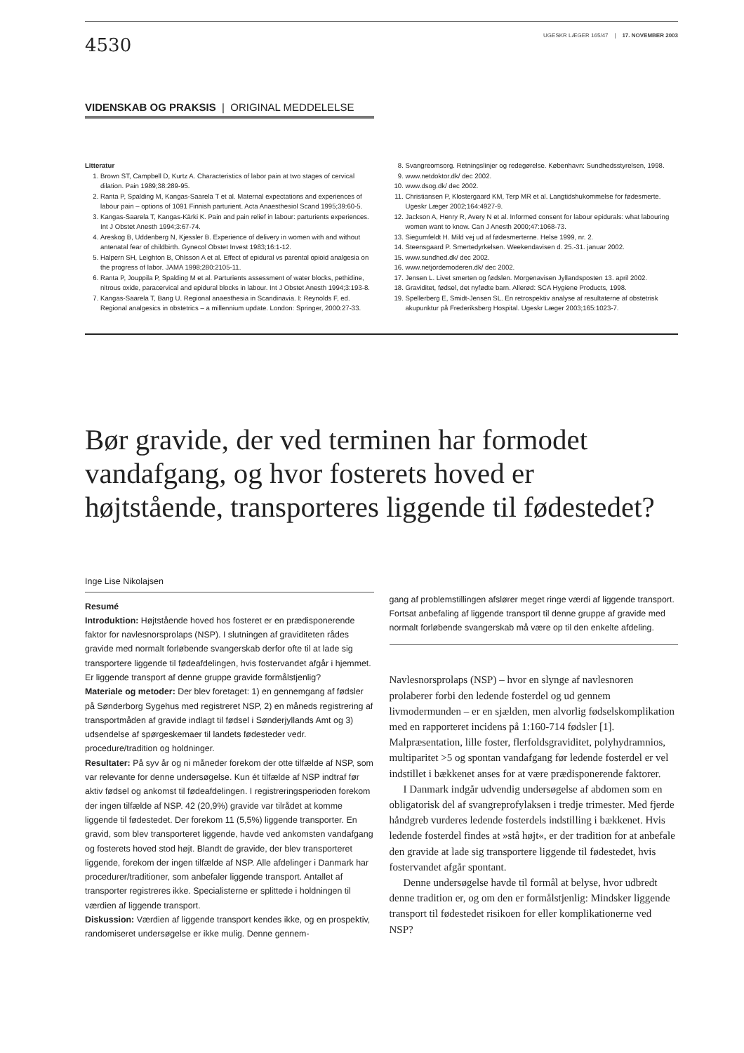4530
UGESKR LÆGER 165/47 | 17. NOVEMBER 2003
VIDENSKAB OG PRAKSIS | ORIGINAL MEDDELELSE
Litteratur
1. Brown ST, Campbell D, Kurtz A. Characteristics of labor pain at two stages of cervical dilation. Pain 1989;38:289-95.
2. Ranta P, Spalding M, Kangas-Saarela T et al. Maternal expectations and experiences of labour pain – options of 1091 Finnish parturient. Acta Anaesthesiol Scand 1995;39:60-5.
3. Kangas-Saarela T, Kangas-Kärki K. Pain and pain relief in labour: parturients experiences. Int J Obstet Anesth 1994;3:67-74.
4. Areskog B, Uddenberg N, Kjessler B. Experience of delivery in women with and without antenatal fear of childbirth. Gynecol Obstet Invest 1983;16:1-12.
5. Halpern SH, Leighton B, Ohlsson A et al. Effect of epidural vs parental opioid analgesia on the progress of labor. JAMA 1998;280:2105-11.
6. Ranta P, Jouppila P, Spalding M et al. Parturients assessment of water blocks, pethidine, nitrous oxide, paracervical and epidural blocks in labour. Int J Obstet Anesth 1994;3:193-8.
7. Kangas-Saarela T, Bang U. Regional anaesthesia in Scandinavia. I: Reynolds F, ed. Regional analgesics in obstetrics – a millennium update. London: Springer, 2000:27-33.
8. Svangreomsorg. Retningslinjer og redegørelse. København: Sundhedsstyrelsen, 1998.
9. www.netdoktor.dk/ dec 2002.
10. www.dsog.dk/ dec 2002.
11. Christiansen P, Klostergaard KM, Terp MR et al. Langtidshukommelse for fødesmerte. Ugeskr Læger 2002;164:4927-9.
12. Jackson A, Henry R, Avery N et al. Informed consent for labour epidurals: what labouring women want to know. Can J Anesth 2000;47:1068-73.
13. Siegumfeldt H. Mild vej ud af fødesmerterne. Helse 1999, nr. 2.
14. Steensgaard P. Smertedyrkelsen. Weekendavisen d. 25.-31. januar 2002.
15. www.sundhed.dk/ dec 2002.
16. www.netjordemoderen.dk/ dec 2002.
17. Jensen L. Livet smerten og fødslen. Morgenavisen Jyllandsposten 13. april 2002.
18. Graviditet, fødsel, det nyfødte barn. Allerød: SCA Hygiene Products, 1998.
19. Spellerberg E, Smidt-Jensen SL. En retrospektiv analyse af resultaterne af obstetrisk akupunktur på Frederiksberg Hospital. Ugeskr Læger 2003;165:1023-7.
Bør gravide, der ved terminen har formodet vandafgang, og hvor fosterets hoved er højtstående, transporteres liggende til fødestedet?
Inge Lise Nikolajsen
Resumé
Introduktion: Højtstående hoved hos fosteret er en prædisponerende faktor for navlesnorsprolaps (NSP). I slutningen af graviditeten rådes gravide med normalt forløbende svangerskab derfor ofte til at lade sig transportere liggende til fødeafdelingen, hvis fostervandet afgår i hjemmet. Er liggende transport af denne gruppe gravide formålstjenlig?
Materiale og metoder: Der blev foretaget: 1) en gennemgang af fødsler på Sønderborg Sygehus med registreret NSP, 2) en måneds registrering af transportmåden af gravide indlagt til fødsel i Sønderjyllands Amt og 3) udsendelse af spørgeskemaer til landets fødesteder vedr. procedure/tradition og holdninger.
Resultater: På syv år og ni måneder forekom der otte tilfælde af NSP, som var relevante for denne undersøgelse. Kun ét tilfælde af NSP indtraf før aktiv fødsel og ankomst til fødeafdelingen. I registreringsperioden forekom der ingen tilfælde af NSP. 42 (20,9%) gravide var tilrådet at komme liggende til fødestedet. Der forekom 11 (5,5%) liggende transporter. En gravid, som blev transporteret liggende, havde ved ankomsten vandafgang og fosterets hoved stod højt. Blandt de gravide, der blev transporteret liggende, forekom der ingen tilfælde af NSP. Alle afdelinger i Danmark har procedurer/traditioner, som anbefaler liggende transport. Antallet af transporter registreres ikke. Specialisterne er splittede i holdningen til værdien af liggende transport.
Diskussion: Værdien af liggende transport kendes ikke, og en prospektiv, randomiseret undersøgelse er ikke mulig. Denne gennem-
gang af problemstillingen afslører meget ringe værdi af liggende transport. Fortsat anbefaling af liggende transport til denne gruppe af gravide med normalt forløbende svangerskab må være op til den enkelte afdeling.
Navlesnorsprolaps (NSP) – hvor en slynge af navlesnoren prolaberer forbi den ledende fosterdel og ud gennem livmodermunden – er en sjælden, men alvorlig fødselskomplikation med en rapporteret incidens på 1:160-714 fødsler [1]. Malpræsentation, lille foster, flerfoldsgraviditet, polyhydramnios, multiparitet >5 og spontan vandafgang før ledende fosterdel er vel indstillet i bækkenet anses for at være prædisponerende faktorer.
I Danmark indgår udvendig undersøgelse af abdomen som en obligatorisk del af svangreprofylaksen i tredje trimester. Med fjerde håndgreb vurderes ledende fosterdels indstilling i bækkenet. Hvis ledende fosterdel findes at »stå højt«, er der tradition for at anbefale den gravide at lade sig transportere liggende til fødestedet, hvis fostervandet afgår spontant.
Denne undersøgelse havde til formål at belyse, hvor udbredt denne tradition er, og om den er formålstjenlig: Mindsker liggende transport til fødestedet risikoen for eller komplikationerne ved NSP?